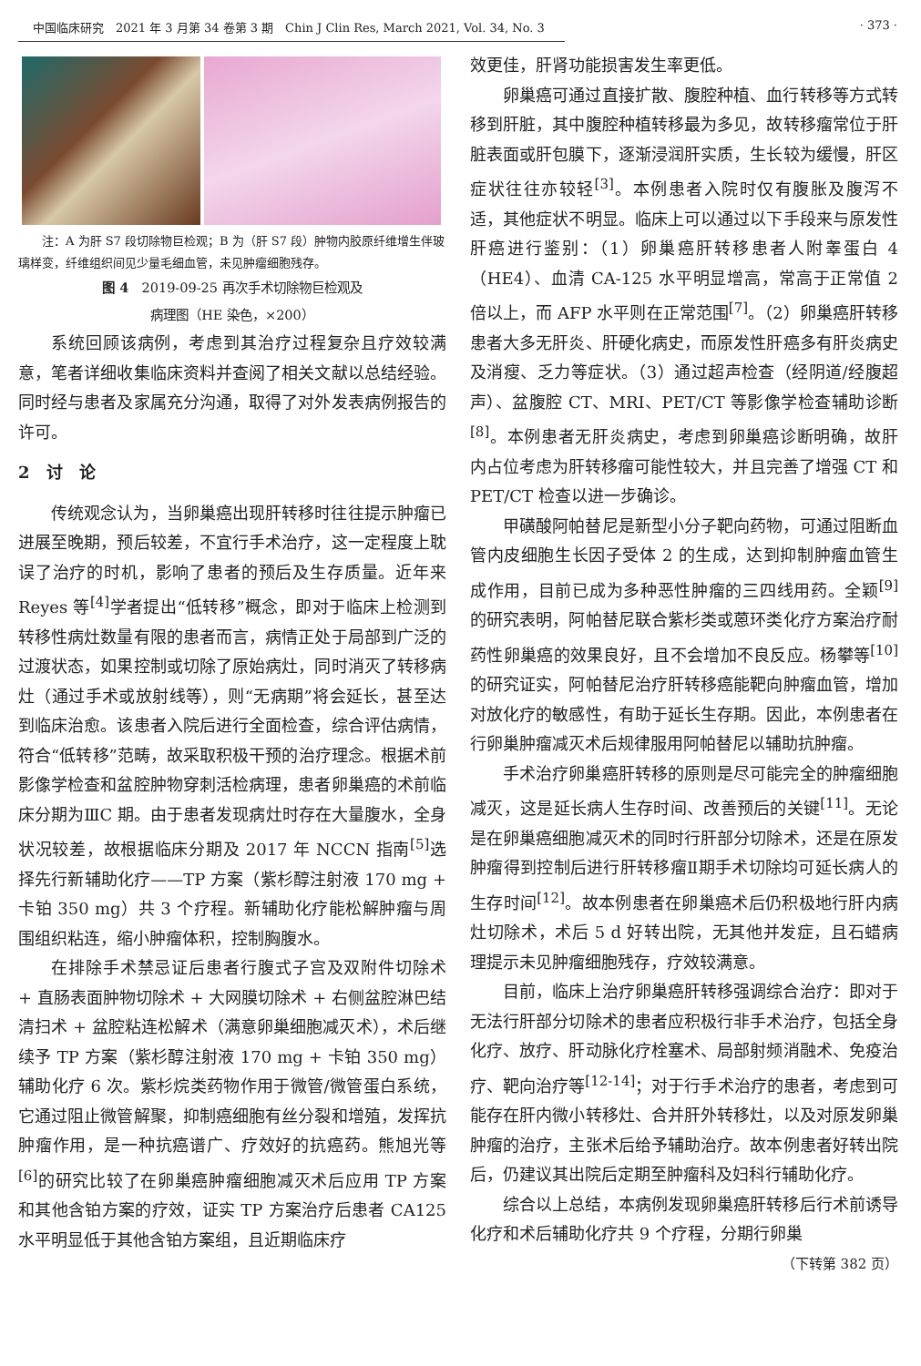中国临床研究　2021 年 3 月第 34 卷第 3 期　Chin J Clin Res, March 2021, Vol. 34, No. 3 · 373 ·
注：A 为肝 S7 段切除物巨检观；B 为（肝 S7 段）肿物内胶原纤维增生伴玻璃样变，纤维组织间见少量毛细血管，未见肿瘤细胞残存。
图 4　2019-09-25 再次手术切除物巨检观及
病理图（HE 染色，×200）
系统回顾该病例，考虑到其治疗过程复杂且疗效较满意，笔者详细收集临床资料并查阅了相关文献以总结经验。同时经与患者及家属充分沟通，取得了对外发表病例报告的许可。
2　讨　论
传统观念认为，当卵巢癌出现肝转移时往往提示肿瘤已进展至晚期，预后较差，不宜行手术治疗，这一定程度上耽误了治疗的时机，影响了患者的预后及生存质量。近年来 Reyes 等<sup>[4]</sup>学者提出“低转移”概念，即对于临床上检测到转移性病灶数量有限的患者而言，病情正处于局部到广泛的过渡状态，如果控制或切除了原始病灶，同时消灭了转移病灶（通过手术或放射线等），则“无病期”将会延长，甚至达到临床治愈。该患者入院后进行全面检查，综合评估病情，符合“低转移”范畴，故采取积极干预的治疗理念。根据术前影像学检查和盆腔肿物穿刺活检病理，患者卵巢癌的术前临床分期为ⅢC 期。由于患者发现病灶时存在大量腹水，全身状况较差，故根据临床分期及 2017 年 NCCN 指南<sup>[5]</sup>选择先行新辅助化疗——TP 方案（紫杉醇注射液 170 mg + 卡铂 350 mg）共 3 个疗程。新辅助化疗能松解肿瘤与周围组织粘连，缩小肿瘤体积，控制胸腹水。
在排除手术禁忌证后患者行腹式子宫及双附件切除术 + 直肠表面肿物切除术 + 大网膜切除术 + 右侧盆腔淋巴结清扫术 + 盆腔粘连松解术（满意卵巢细胞减灭术），术后继续予 TP 方案（紫杉醇注射液 170 mg + 卡铂 350 mg）辅助化疗 6 次。紫杉烷类药物作用于微管/微管蛋白系统，它通过阻止微管解聚，抑制癌细胞有丝分裂和增殖，发挥抗肿瘤作用，是一种抗癌谱广、疗效好的抗癌药。熊旭光等<sup>[6]</sup>的研究比较了在卵巢癌肿瘤细胞减灭术后应用 TP 方案和其他含铂方案的疗效，证实 TP 方案治疗后患者 CA125 水平明显低于其他含铂方案组，且近期临床疗
效更佳，肝肾功能损害发生率更低。
卵巢癌可通过直接扩散、腹腔种植、血行转移等方式转移到肝脏，其中腹腔种植转移最为多见，故转移瘤常位于肝脏表面或肝包膜下，逐渐浸润肝实质，生长较为缓慢，肝区症状往往亦较轻<sup>[3]</sup>。本例患者入院时仅有腹胀及腹泻不适，其他症状不明显。临床上可以通过以下手段来与原发性肝癌进行鉴别：（1）卵巢癌肝转移患者人附睾蛋白 4（HE4）、血清 CA-125 水平明显增高，常高于正常值 2 倍以上，而 AFP 水平则在正常范围<sup>[7]</sup>。（2）卵巢癌肝转移患者大多无肝炎、肝硬化病史，而原发性肝癌多有肝炎病史及消瘦、乏力等症状。（3）通过超声检查（经阴道/经腹超声）、盆腹腔 CT、MRI、PET/CT 等影像学检查辅助诊断<sup>[8]</sup>。本例患者无肝炎病史，考虑到卵巢癌诊断明确，故肝内占位考虑为肝转移瘤可能性较大，并且完善了增强 CT 和 PET/CT 检查以进一步确诊。
甲磺酸阿帕替尼是新型小分子靶向药物，可通过阻断血管内皮细胞生长因子受体 2 的生成，达到抑制肿瘤血管生成作用，目前已成为多种恶性肿瘤的三四线用药。全颖<sup>[9]</sup>的研究表明，阿帕替尼联合紫杉类或蒽环类化疗方案治疗耐药性卵巢癌的效果良好，且不会增加不良反应。杨攀等<sup>[10]</sup>的研究证实，阿帕替尼治疗肝转移癌能靶向肿瘤血管，增加对放化疗的敏感性，有助于延长生存期。因此，本例患者在行卵巢肿瘤减灭术后规律服用阿帕替尼以辅助抗肿瘤。
手术治疗卵巢癌肝转移的原则是尽可能完全的肿瘤细胞减灭，这是延长病人生存时间、改善预后的关键<sup>[11]</sup>。无论是在卵巢癌细胞减灭术的同时行肝部分切除术，还是在原发肿瘤得到控制后进行肝转移瘤Ⅱ期手术切除均可延长病人的生存时间<sup>[12]</sup>。故本例患者在卵巢癌术后仍积极地行肝内病灶切除术，术后 5 d 好转出院，无其他并发症，且石蜡病理提示未见肿瘤细胞残存，疗效较满意。
目前，临床上治疗卵巢癌肝转移强调综合治疗：即对于无法行肝部分切除术的患者应积极行非手术治疗，包括全身化疗、放疗、肝动脉化疗栓塞术、局部射频消融术、免疫治疗、靶向治疗等<sup>[12-14]</sup>；对于行手术治疗的患者，考虑到可能存在肝内微小转移灶、合并肝外转移灶，以及对原发卵巢肿瘤的治疗，主张术后给予辅助治疗。故本例患者好转出院后，仍建议其出院后定期至肿瘤科及妇科行辅助化疗。
综合以上总结，本病例发现卵巢癌肝转移后行术前诱导化疗和术后辅助化疗共 9 个疗程，分期行卵巢
（下转第 382 页）